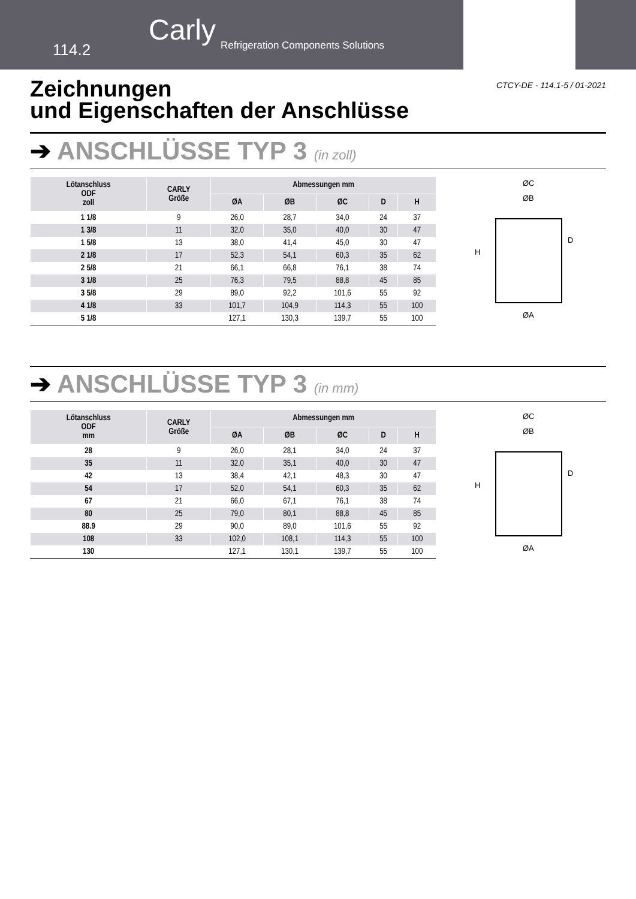114.2
Carly
Refrigeration Components Solutions
CTCY-DE - 114.1-5 / 01-2021
Zeichnungen
und Eigenschaften der Anschlüsse
➔ ANSCHLÜSSE TYP 3 (in zoll)
| Lötanschluss ODF zoll | CARLY Größe | Abmessungen mm | | | | |
| --- | --- | --- | --- | --- | --- | --- |
| | | ØA | ØB | ØC | D | H |
| 1 1/8 | 9 | 26,0 | 28,7 | 34,0 | 24 | 37 |
| 1 3/8 | 11 | 32,0 | 35,0 | 40,0 | 30 | 47 |
| 1 5/8 | 13 | 38,0 | 41,4 | 45,0 | 30 | 47 |
| 2 1/8 | 17 | 52,3 | 54,1 | 60,3 | 35 | 62 |
| 2 5/8 | 21 | 66,1 | 66,8 | 76,1 | 38 | 74 |
| 3 1/8 | 25 | 76,3 | 79,5 | 88,8 | 45 | 85 |
| 3 5/8 | 29 | 89,0 | 92,2 | 101,6 | 55 | 92 |
| 4 1/8 | 33 | 101,7 | 104,9 | 114,3 | 55 | 100 |
| 5 1/8 | | 127,1 | 130,3 | 139,7 | 55 | 100 |
ØC
ØB
H
D
ØA
➔ ANSCHLÜSSE TYP 3 (in mm)
| Lötanschluss ODF mm | CARLY Größe | Abmessungen mm | | | | |
| --- | --- | --- | --- | --- | --- | --- |
| | | ØA | ØB | ØC | D | H |
| 28 | 9 | 26,0 | 28,1 | 34,0 | 24 | 37 |
| 35 | 11 | 32,0 | 35,1 | 40,0 | 30 | 47 |
| 42 | 13 | 38,4 | 42,1 | 48,3 | 30 | 47 |
| 54 | 17 | 52,0 | 54,1 | 60,3 | 35 | 62 |
| 67 | 21 | 66,0 | 67,1 | 76,1 | 38 | 74 |
| 80 | 25 | 79,0 | 80,1 | 88,8 | 45 | 85 |
| 88.9 | 29 | 90,0 | 89,0 | 101,6 | 55 | 92 |
| 108 | 33 | 102,0 | 108,1 | 114,3 | 55 | 100 |
| 130 | | 127,1 | 130,1 | 139,7 | 55 | 100 |
ØC
ØB
H
D
ØA